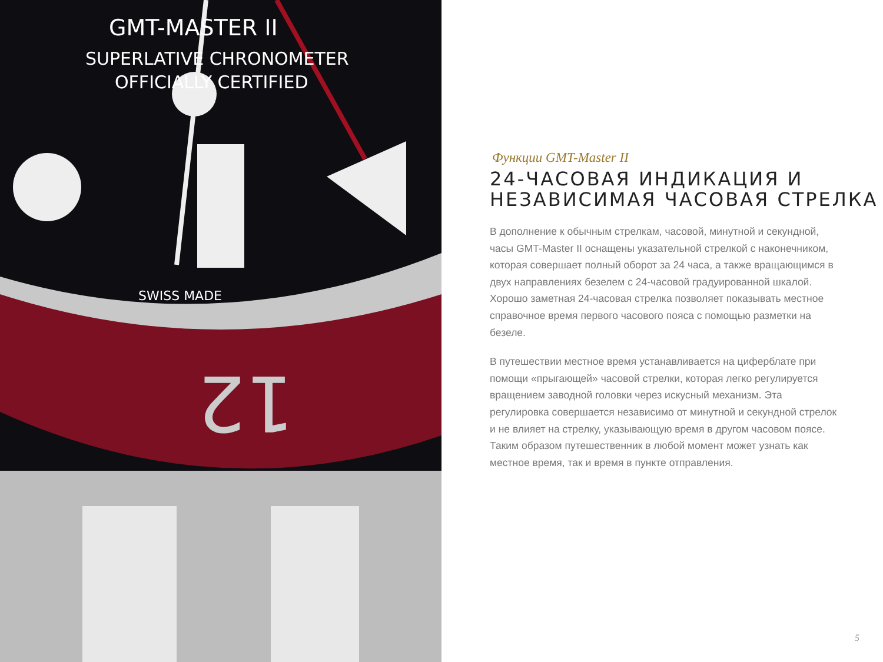GMT-MASTER II
SUPERLATIVE CHRONOMETER
OFFICIALLY CERTIFIED
SWISS MADE
12
Функции GMT-Master II
24-ЧАСОВАЯ ИНДИКАЦИЯ И НЕЗАВИСИМАЯ ЧАСОВАЯ СТРЕЛКА
В дополнение к обычным стрелкам, часовой, минутной и секундной, часы GMT-Master II оснащены указательной стрелкой с наконечником, которая совершает полный оборот за 24 часа, а также вращающимся в двух направлениях безелем с 24-часовой градуированной шкалой. Хорошо заметная 24-часовая стрелка позволяет показывать местное справочное время первого часового пояса с помощью разметки на безеле.
В путешествии местное время устанавливается на циферблате при помощи «прыгающей» часовой стрелки, которая легко регулируется вращением заводной головки через искусный механизм. Эта регулировка совершается независимо от минутной и секундной стрелок и не влияет на стрелку, указывающую время в другом часовом поясе. Таким образом путешественник в любой момент может узнать как местное время, так и время в пункте отправления.
5